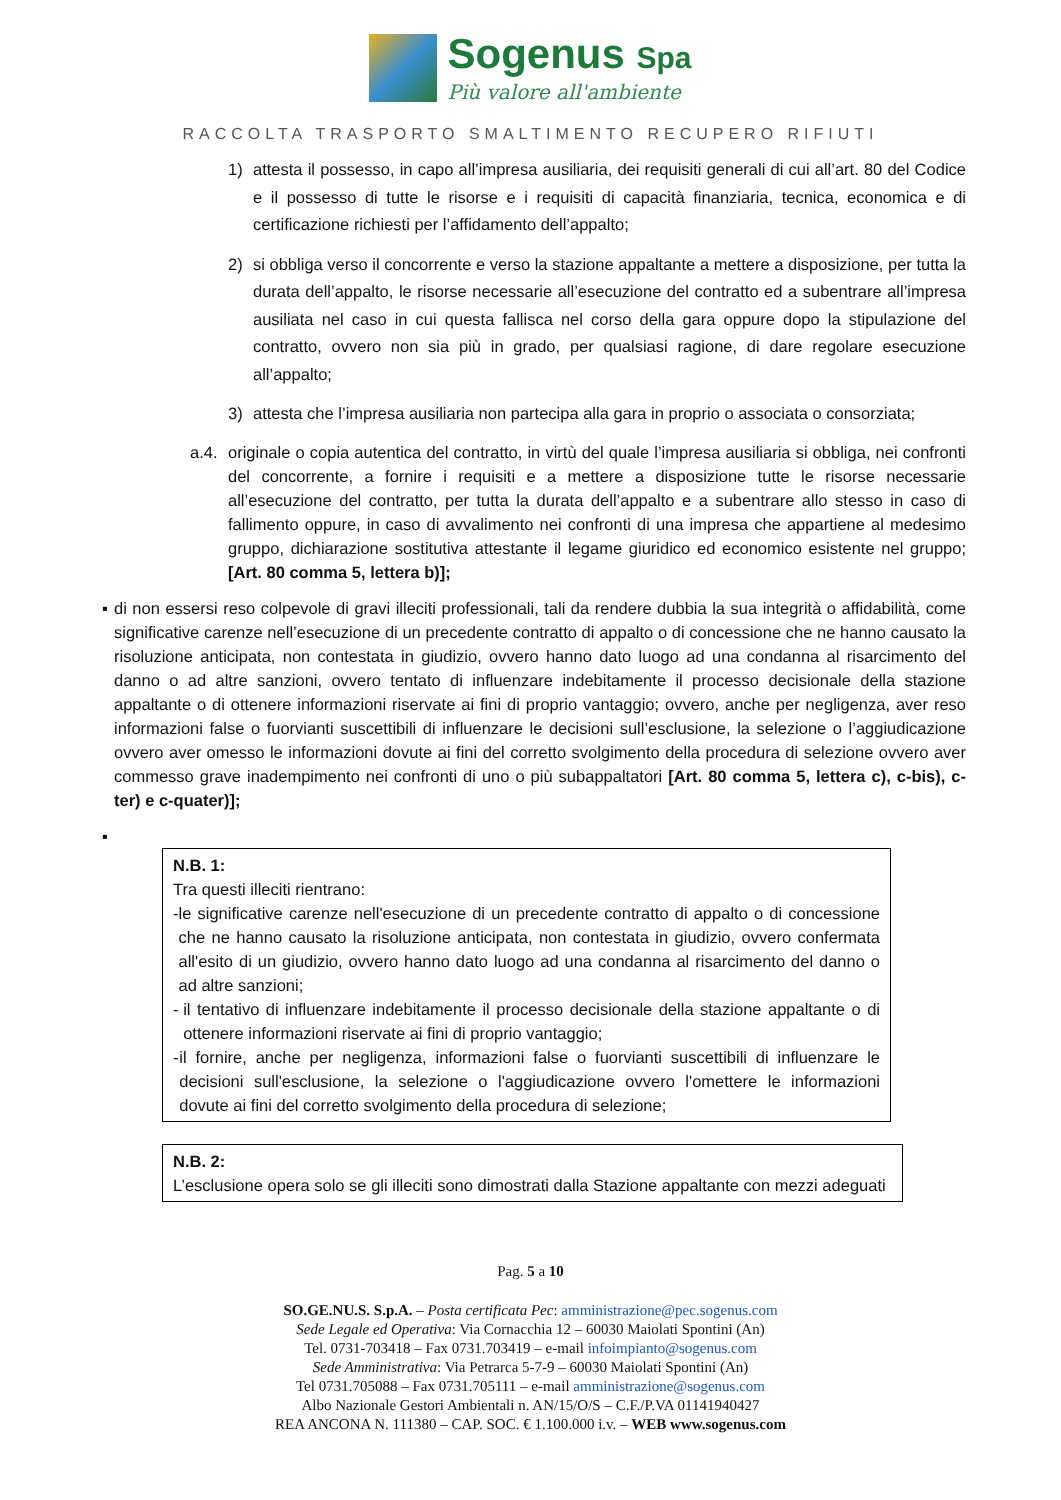Sogenus Spa
Più valore all'ambiente
RACCOLTA TRASPORTO SMALTIMENTO RECUPERO RIFIUTI
1) attesta il possesso, in capo all’impresa ausiliaria, dei requisiti generali di cui all’art. 80 del Codice e il possesso di tutte le risorse e i requisiti di capacità finanziaria, tecnica, economica e di certificazione richiesti per l’affidamento dell’appalto;
2) si obbliga verso il concorrente e verso la stazione appaltante a mettere a disposizione, per tutta la durata dell’appalto, le risorse necessarie all’esecuzione del contratto ed a subentrare all’impresa ausiliata nel caso in cui questa fallisca nel corso della gara oppure dopo la stipulazione del contratto, ovvero non sia più in grado, per qualsiasi ragione, di dare regolare esecuzione all’appalto;
3) attesta che l’impresa ausiliaria non partecipa alla gara in proprio o associata o consorziata;
a.4. originale o copia autentica del contratto, in virtù del quale l’impresa ausiliaria si obbliga, nei confronti del concorrente, a fornire i requisiti e a mettere a disposizione tutte le risorse necessarie all’esecuzione del contratto, per tutta la durata dell’appalto e a subentrare allo stesso in caso di fallimento oppure, in caso di avvalimento nei confronti di una impresa che appartiene al medesimo gruppo, dichiarazione sostitutiva attestante il legame giuridico ed economico esistente nel gruppo; [Art. 80 comma 5, lettera b)];
▪ di non essersi reso colpevole di gravi illeciti professionali, tali da rendere dubbia la sua integrità o affidabilità, come significative carenze nell’esecuzione di un precedente contratto di appalto o di concessione che ne hanno causato la risoluzione anticipata, non contestata in giudizio, ovvero hanno dato luogo ad una condanna al risarcimento del danno o ad altre sanzioni, ovvero tentato di influenzare indebitamente il processo decisionale della stazione appaltante o di ottenere informazioni riservate ai fini di proprio vantaggio; ovvero, anche per negligenza, aver reso informazioni false o fuorvianti suscettibili di influenzare le decisioni sull’esclusione, la selezione o l’aggiudicazione ovvero aver omesso le informazioni dovute ai fini del corretto svolgimento della procedura di selezione ovvero aver commesso grave inadempimento nei confronti di uno o più subappaltatori [Art. 80 comma 5, lettera c), c-bis), c-ter) e c-quater)];
▪
N.B. 1:
Tra questi illeciti rientrano:
- le significative carenze nell'esecuzione di un precedente contratto di appalto o di concessione che ne hanno causato la risoluzione anticipata, non contestata in giudizio, ovvero confermata all'esito di un giudizio, ovvero hanno dato luogo ad una condanna al risarcimento del danno o ad altre sanzioni;
- il tentativo di influenzare indebitamente il processo decisionale della stazione appaltante o di ottenere informazioni riservate ai fini di proprio vantaggio;
- il fornire, anche per negligenza, informazioni false o fuorvianti suscettibili di influenzare le decisioni sull'esclusione, la selezione o l'aggiudicazione ovvero l'omettere le informazioni dovute ai fini del corretto svolgimento della procedura di selezione;
N.B. 2:
L’esclusione opera solo se gli illeciti sono dimostrati dalla Stazione appaltante con mezzi adeguati
Pag. 5 a 10
SO.GE.NU.S. S.p.A. – Posta certificata Pec: amministrazione@pec.sogenus.com
Sede Legale ed Operativa: Via Cornacchia 12 – 60030 Maiolati Spontini (An)
Tel. 0731-703418 – Fax 0731.703419 – e-mail infoimpianto@sogenus.com
Sede Amministrativa: Via Petrarca 5-7-9 – 60030 Maiolati Spontini (An)
Tel 0731.705088 – Fax 0731.705111 – e-mail amministrazione@sogenus.com
Albo Nazionale Gestori Ambientali n. AN/15/O/S – C.F./P.VA 01141940427
REA ANCONA N. 111380 – CAP. SOC. € 1.100.000 i.v. – WEB www.sogenus.com